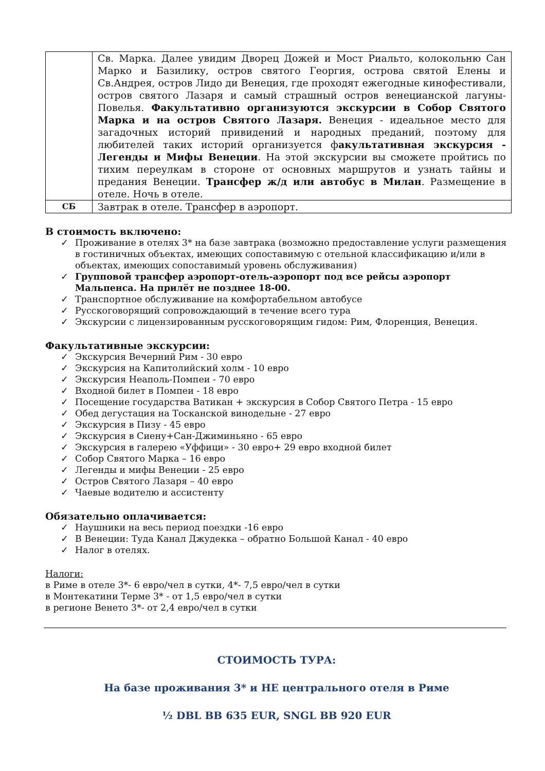| | Св. Марка. Далее увидим Дворец Дожей и Мост Риальто, колокольню Сан Марко и Базилику, остров святого Георгия, острова святой Елены и Св.Андрея, остров Лидо ди Венеция, где проходят ежегодные кинофестивали, остров святого Лазаря и самый страшный остров венецианской лагуны-Повелья. Факультативно организуются экскурсии в Собор Святого Марка и на остров Святого Лазаря. Венеция - идеальное место для загадочных историй привидений и народных преданий, поэтому для любителей таких историй организуется ф акультативная экскурсия - Легенды и Мифы Венеции . На этой экскурсии вы сможете пройтись по тихим переулкам в стороне от основных маршрутов и узнать тайны и предания Венеции. Трансфер ж/д или автобус в Милан . Размещение в отеле. Ночь в отеле. |
| СБ | Завтрак в отеле. Трансфер в аэропорт. |
В стоимость включено:
✓ Проживание в отелях 3* на базе завтрака (возможно предоставление услуги размещения в гостиничных объектах, имеющих сопоставимую с отельной классификацию и/или в объектах, имеющих сопоставимый уровень обслуживания)
✓ Групповой трансфер аэропорт-отель-аэропорт под все рейсы аэропорт Мальпенса. На прилёт не позднее 18-00.
✓ Транспортное обслуживание на комфортабельном автобусе
✓ Русскоговорящий сопровождающий в течение всего тура
✓ Экскурсии с лицензированным русскоговорящим гидом: Рим, Флоренция, Венеция.
Факультативные экскурсии:
✓ Экскурсия Вечерний Рим - 30 евро
✓ Экскурсия на Капитолийский холм - 10 евро
✓ Экскурсия Неаполь-Помпеи - 70 евро
✓ Входной билет в Помпеи - 18 евро
✓ Посещение государства Ватикан + экскурсия в Собор Святого Петра - 15 евро
✓ Обед дегустация на Тосканской винодельне - 27 евро
✓ Экскурсия в Пизу - 45 евро
✓ Экскурсия в Сиену+Сан-Джиминьяно - 65 евро
✓ Экскурсия в галерею «Уффици» - 30 евро+ 29 евро входной билет
✓ Собор Святого Марка – 16 евро
✓ Легенды и мифы Венеции - 25 евро
✓ Остров Святого Лазаря – 40 евро
✓ Чаевые водителю и ассистенту
Обязательно оплачивается:
✓ Наушники на весь период поездки -16 евро
✓ В Венеции: Туда Канал Джудекка – обратно Большой Канал - 40 евро
✓ Налог в отелях.
Налоги:
в Риме в отеле 3*- 6 евро/чел в сутки, 4*- 7,5 евро/чел в сутки
в Монтекатини Терме 3* - от 1,5 евро/чел в сутки
в регионе Венето 3*- от 2,4 евро/чел в сутки
СТОИМОСТЬ ТУРА:
На базе проживания 3* и НЕ центрального отеля в Риме
½ DBL BB 635 EUR, SNGL BB 920 EUR